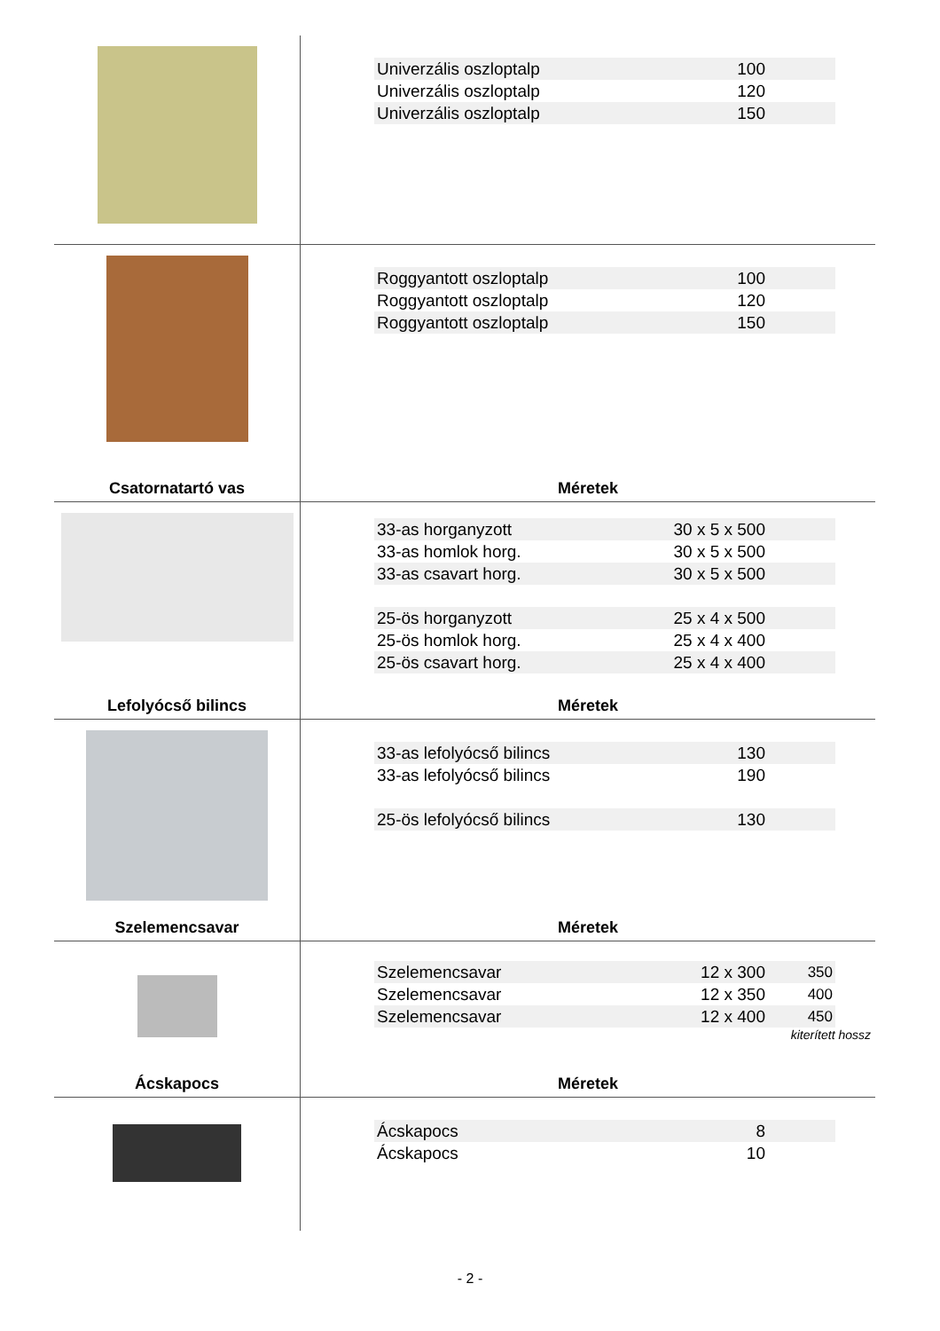| Univerzális oszloptalp | 100 | |
| Univerzális oszloptalp | 120 | |
| Univerzális oszloptalp | 150 | |
Csatornatartó vas
| Roggyantott oszloptalp | 100 | |
| Roggyantott oszloptalp | 120 | |
| Roggyantott oszloptalp | 150 | |
Méretek
Lefolyócső bilincs
| 33-as horganyzott | 30 x 5 x 500 | |
| 33-as homlok horg. | 30 x 5 x 500 | |
| 33-as csavart horg. | 30 x 5 x 500 | |
| 25-ös horganyzott | 25 x 4 x 500 | |
| 25-ös homlok horg. | 25 x 4 x 400 | |
| 25-ös csavart horg. | 25 x 4 x 400 | |
Méretek
Szelemencsavar
| 33-as lefolyócső bilincs | 130 | |
| 33-as lefolyócső bilincs | 190 | |
| 25-ös lefolyócső bilincs | 130 | |
Méretek
Ácskapocs
| Szelemencsavar | 12 x 300 | 350 |
| Szelemencsavar | 12 x 350 | 400 |
| Szelemencsavar | 12 x 400 | 450 |
kiterített hossz
Méretek
| Ácskapocs | 8 | |
| Ácskapocs | 10 | |
- 2 -